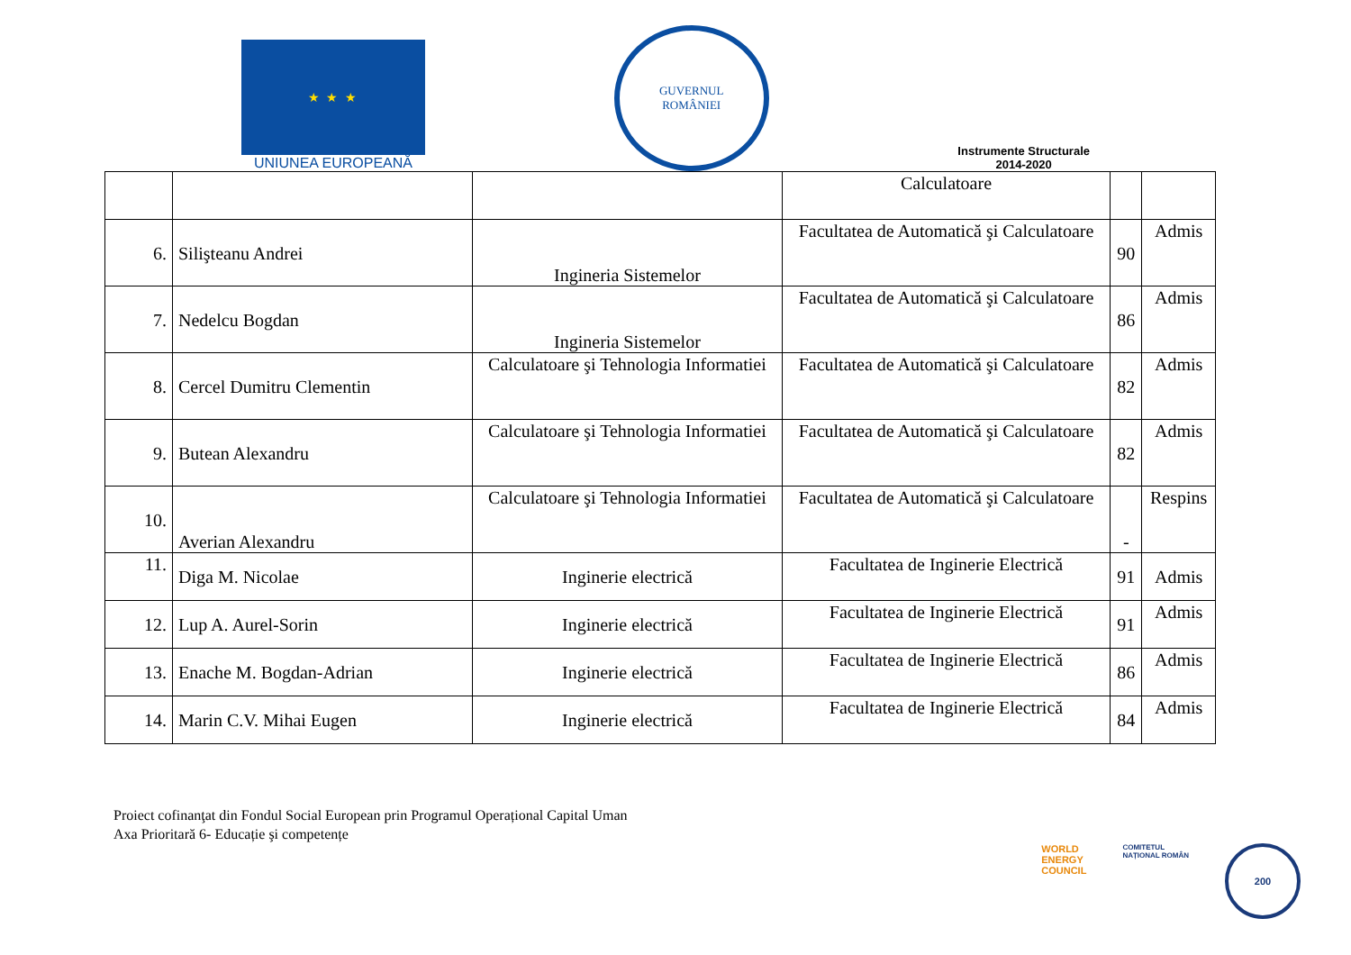★ ★ ★
UNIUNEA EUROPEANĂ
GUVERNUL
ROMÂNIEI
Instrumente Structurale
2014-2020
| | | | Calculatoare | | |
| 6. | Silişteanu Andrei | Ingineria Sistemelor | Facultatea de Automatică şi Calculatoare | 90 | Admis |
| 7. | Nedelcu Bogdan | Ingineria Sistemelor | Facultatea de Automatică şi Calculatoare | 86 | Admis |
| 8. | Cercel Dumitru Clementin | Calculatoare şi Tehnologia Informatiei | Facultatea de Automatică şi Calculatoare | 82 | Admis |
| 9. | Butean Alexandru | Calculatoare şi Tehnologia Informatiei | Facultatea de Automatică şi Calculatoare | 82 | Admis |
| 10. | Averian Alexandru | Calculatoare şi Tehnologia Informatiei | Facultatea de Automatică şi Calculatoare | - | Respins |
| 11. | Diga M. Nicolae | Inginerie electrică | Facultatea de Inginerie Electrică | 91 | Admis |
| 12. | Lup A. Aurel-Sorin | Inginerie electrică | Facultatea de Inginerie Electrică | 91 | Admis |
| 13. | Enache M. Bogdan-Adrian | Inginerie electrică | Facultatea de Inginerie Electrică | 86 | Admis |
| 14. | Marin C.V. Mihai Eugen | Inginerie electrică | Facultatea de Inginerie Electrică | 84 | Admis |
Proiect cofinanţat din Fondul Social European prin Programul Operațional Capital Uman
Axa Prioritară 6- Educație şi competențe
WORLD
ENERGY
COUNCIL
COMITETUL
NAȚIONAL ROMÂN
200